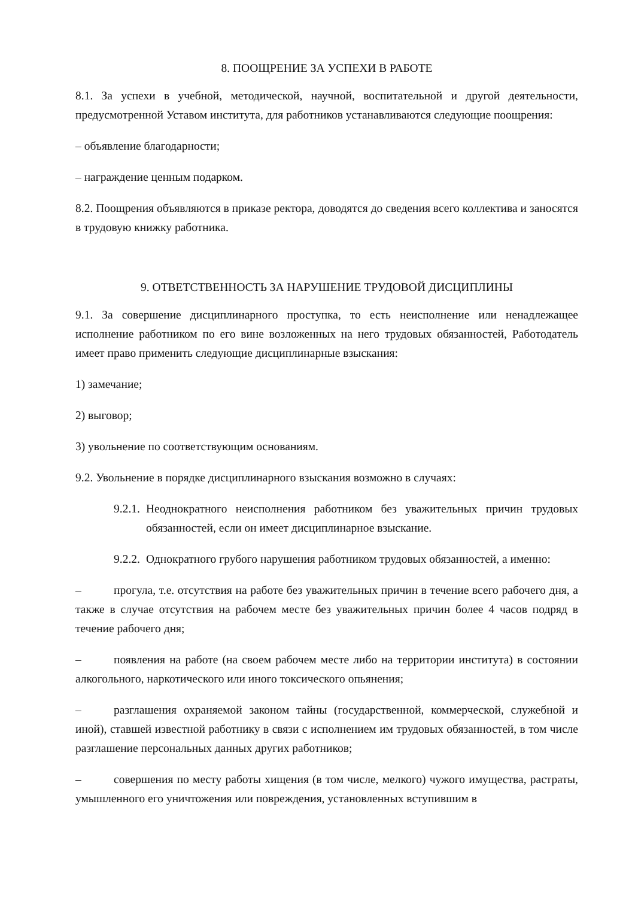8. ПООЩРЕНИЕ ЗА УСПЕХИ В РАБОТЕ
8.1. За успехи в учебной, методической, научной, воспитательной и другой деятельности, предусмотренной Уставом института, для работников устанавливаются следующие поощрения:
– объявление благодарности;
– награждение ценным подарком.
8.2. Поощрения объявляются в приказе ректора, доводятся до сведения всего коллектива и заносятся в трудовую книжку работника.
9. ОТВЕТСТВЕННОСТЬ ЗА НАРУШЕНИЕ ТРУДОВОЙ ДИСЦИПЛИНЫ
9.1. За совершение дисциплинарного проступка, то есть неисполнение или ненадлежащее исполнение работником по его вине возложенных на него трудовых обязанностей, Работодатель имеет право применить следующие дисциплинарные взыскания:
1) замечание;
2) выговор;
3) увольнение по соответствующим основаниям.
9.2. Увольнение в порядке дисциплинарного взыскания возможно в случаях:
9.2.1. Неоднократного неисполнения работником без уважительных причин трудовых обязанностей, если он имеет дисциплинарное взыскание.
9.2.2. Однократного грубого нарушения работником трудовых обязанностей, а именно:
– прогула, т.е. отсутствия на работе без уважительных причин в течение всего рабочего дня, а также в случае отсутствия на рабочем месте без уважительных причин более 4 часов подряд в течение рабочего дня;
– появления на работе (на своем рабочем месте либо на территории института) в состоянии алкогольного, наркотического или иного токсического опьянения;
– разглашения охраняемой законом тайны (государственной, коммерческой, служебной и иной), ставшей известной работнику в связи с исполнением им трудовых обязанностей, в том числе разглашение персональных данных других работников;
– совершения по месту работы хищения (в том числе, мелкого) чужого имущества, растраты, умышленного его уничтожения или повреждения, установленных вступившим в